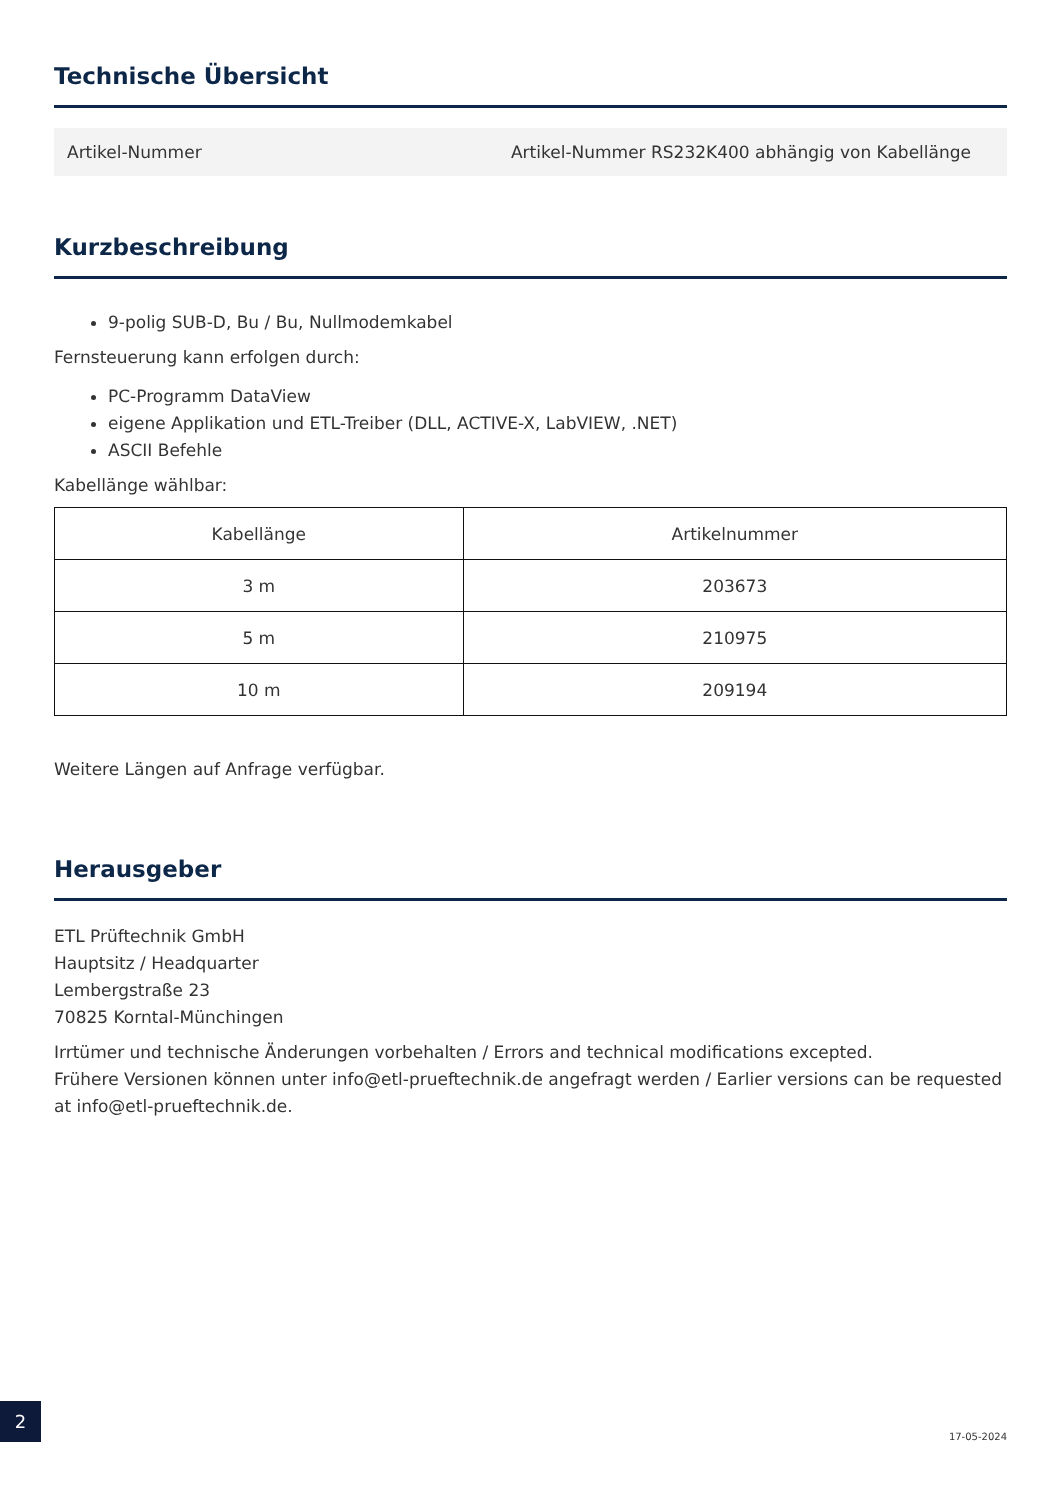Technische Übersicht
Artikel-Nummer Artikel-Nummer RS232K400 abhängig von Kabellänge
Kurzbeschreibung
9-polig SUB-D, Bu / Bu, Nullmodemkabel
Fernsteuerung kann erfolgen durch:
PC-Programm DataView
eigene Applikation und ETL-Treiber (DLL, ACTIVE-X, LabVIEW, .NET)
ASCII Befehle
Kabellänge wählbar:
| Kabellänge | Artikelnummer |
| --- | --- |
| 3 m | 203673 |
| 5 m | 210975 |
| 10 m | 209194 |
Weitere Längen auf Anfrage verfügbar.
Herausgeber
ETL Prüftechnik GmbH
Hauptsitz / Headquarter
Lembergstraße 23
70825 Korntal-Münchingen
Irrtümer und technische Änderungen vorbehalten / Errors and technical modifications excepted.
Frühere Versionen können unter info@etl-prueftechnik.de angefragt werden / Earlier versions can be requested at info@etl-prueftechnik.de.
2
17-05-2024